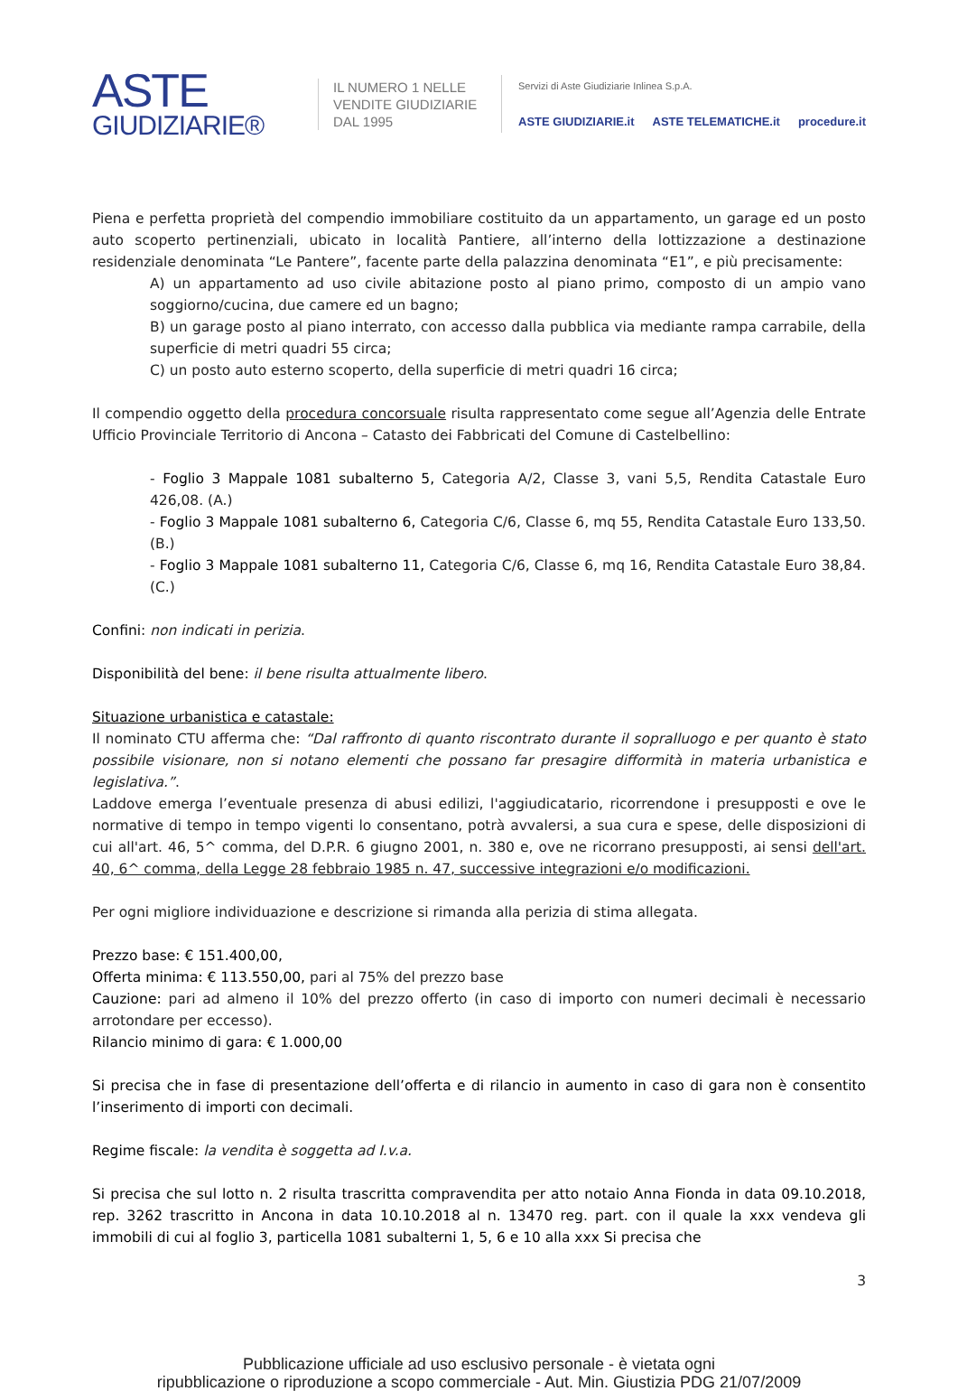ASTE
GIUDIZIARIE®
IL NUMERO 1 NELLE
VENDITE GIUDIZIARIE
DAL 1995
Servizi di Aste Giudiziarie Inlinea S.p.A.
ASTE GIUDIZIARIE.it ASTE TELEMATICHE.it procedure.it
Piena e perfetta proprietà del compendio immobiliare costituito da un appartamento, un garage ed un posto auto scoperto pertinenziali, ubicato in località Pantiere, all’interno della lottizzazione a destinazione residenziale denominata “Le Pantere”, facente parte della palazzina denominata “E1”, e più precisamente:
A) un appartamento ad uso civile abitazione posto al piano primo, composto di un ampio vano soggiorno/cucina, due camere ed un bagno;
B) un garage posto al piano interrato, con accesso dalla pubblica via mediante rampa carrabile, della superficie di metri quadri 55 circa;
C) un posto auto esterno scoperto, della superficie di metri quadri 16 circa;
Il compendio oggetto della procedura concorsuale risulta rappresentato come segue all’Agenzia delle Entrate Ufficio Provinciale Territorio di Ancona – Catasto dei Fabbricati del Comune di Castelbellino:
- Foglio 3 Mappale 1081 subalterno 5, Categoria A/2, Classe 3, vani 5,5, Rendita Catastale Euro 426,08. (A.)
- Foglio 3 Mappale 1081 subalterno 6, Categoria C/6, Classe 6, mq 55, Rendita Catastale Euro 133,50. (B.)
- Foglio 3 Mappale 1081 subalterno 11, Categoria C/6, Classe 6, mq 16, Rendita Catastale Euro 38,84. (C.)
Confini: non indicati in perizia.
Disponibilità del bene: il bene risulta attualmente libero.
Situazione urbanistica e catastale:
Il nominato CTU afferma che: “Dal raffronto di quanto riscontrato durante il sopralluogo e per quanto è stato possibile visionare, non si notano elementi che possano far presagire difformità in materia urbanistica e legislativa.”.
Laddove emerga l’eventuale presenza di abusi edilizi, l'aggiudicatario, ricorrendone i presupposti e ove le normative di tempo in tempo vigenti lo consentano, potrà avvalersi, a sua cura e spese, delle disposizioni di cui all'art. 46, 5^ comma, del D.P.R. 6 giugno 2001, n. 380 e, ove ne ricorrano presupposti, ai sensi dell'art. 40, 6^ comma, della Legge 28 febbraio 1985 n. 47, successive integrazioni e/o modificazioni.
Per ogni migliore individuazione e descrizione si rimanda alla perizia di stima allegata.
Prezzo base: € 151.400,00,
Offerta minima: € 113.550,00, pari al 75% del prezzo base
Cauzione: pari ad almeno il 10% del prezzo offerto (in caso di importo con numeri decimali è necessario arrotondare per eccesso).
Rilancio minimo di gara: € 1.000,00
Si precisa che in fase di presentazione dell’offerta e di rilancio in aumento in caso di gara non è consentito l’inserimento di importi con decimali.
Regime fiscale: la vendita è soggetta ad I.v.a.
Si precisa che sul lotto n. 2 risulta trascritta compravendita per atto notaio Anna Fionda in data 09.10.2018, rep. 3262 trascritto in Ancona in data 10.10.2018 al n. 13470 reg. part. con il quale la xxx vendeva gli immobili di cui al foglio 3, particella 1081 subalterni 1, 5, 6 e 10 alla xxx Si precisa che
3
Pubblicazione ufficiale ad uso esclusivo personale - è vietata ogni
ripubblicazione o riproduzione a scopo commerciale - Aut. Min. Giustizia PDG 21/07/2009